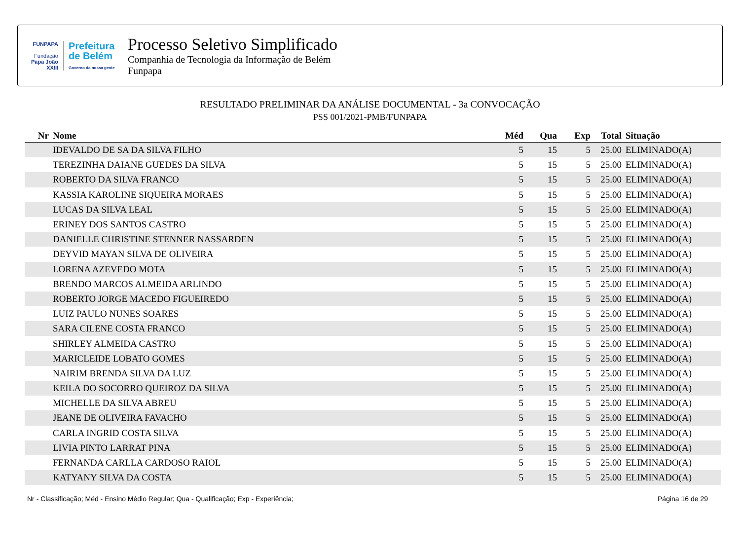FUNPAPA
Fundação
Papa João XXIII
Prefeitura
de Belém
Governo da nossa gente
Processo Seletivo Simplificado
Companhia de Tecnologia da Informação de Belém
Funpapa
RESULTADO PRELIMINAR DA ANÁLISE DOCUMENTAL - 3a CONVOCAÇÃO
PSS 001/2021-PMB/FUNPAPA
| Nr | Nome | Méd | Qua | Exp | Total | Situação |
| --- | --- | --- | --- | --- | --- | --- |
| | IDEVALDO DE SA DA SILVA FILHO | 5 | 15 | 5 | 25.00 | ELIMINADO(A) |
| | TEREZINHA DAIANE GUEDES DA SILVA | 5 | 15 | 5 | 25.00 | ELIMINADO(A) |
| | ROBERTO DA SILVA FRANCO | 5 | 15 | 5 | 25.00 | ELIMINADO(A) |
| | KASSIA KAROLINE SIQUEIRA MORAES | 5 | 15 | 5 | 25.00 | ELIMINADO(A) |
| | LUCAS DA SILVA LEAL | 5 | 15 | 5 | 25.00 | ELIMINADO(A) |
| | ERINEY DOS SANTOS CASTRO | 5 | 15 | 5 | 25.00 | ELIMINADO(A) |
| | DANIELLE CHRISTINE STENNER NASSARDEN | 5 | 15 | 5 | 25.00 | ELIMINADO(A) |
| | DEYVID MAYAN SILVA DE OLIVEIRA | 5 | 15 | 5 | 25.00 | ELIMINADO(A) |
| | LORENA AZEVEDO MOTA | 5 | 15 | 5 | 25.00 | ELIMINADO(A) |
| | BRENDO MARCOS ALMEIDA ARLINDO | 5 | 15 | 5 | 25.00 | ELIMINADO(A) |
| | ROBERTO JORGE MACEDO FIGUEIREDO | 5 | 15 | 5 | 25.00 | ELIMINADO(A) |
| | LUIZ PAULO NUNES SOARES | 5 | 15 | 5 | 25.00 | ELIMINADO(A) |
| | SARA CILENE COSTA FRANCO | 5 | 15 | 5 | 25.00 | ELIMINADO(A) |
| | SHIRLEY ALMEIDA CASTRO | 5 | 15 | 5 | 25.00 | ELIMINADO(A) |
| | MARICLEIDE LOBATO GOMES | 5 | 15 | 5 | 25.00 | ELIMINADO(A) |
| | NAIRIM BRENDA SILVA DA LUZ | 5 | 15 | 5 | 25.00 | ELIMINADO(A) |
| | KEILA DO SOCORRO QUEIROZ DA SILVA | 5 | 15 | 5 | 25.00 | ELIMINADO(A) |
| | MICHELLE DA SILVA ABREU | 5 | 15 | 5 | 25.00 | ELIMINADO(A) |
| | JEANE DE OLIVEIRA FAVACHO | 5 | 15 | 5 | 25.00 | ELIMINADO(A) |
| | CARLA INGRID COSTA SILVA | 5 | 15 | 5 | 25.00 | ELIMINADO(A) |
| | LIVIA PINTO LARRAT PINA | 5 | 15 | 5 | 25.00 | ELIMINADO(A) |
| | FERNANDA CARLLA CARDOSO RAIOL | 5 | 15 | 5 | 25.00 | ELIMINADO(A) |
| | KATYANY SILVA DA COSTA | 5 | 15 | 5 | 25.00 | ELIMINADO(A) |
Nr - Classificação; Méd - Ensino Médio Regular; Qua - Qualificação; Exp - Experiência; Página 16 de 29